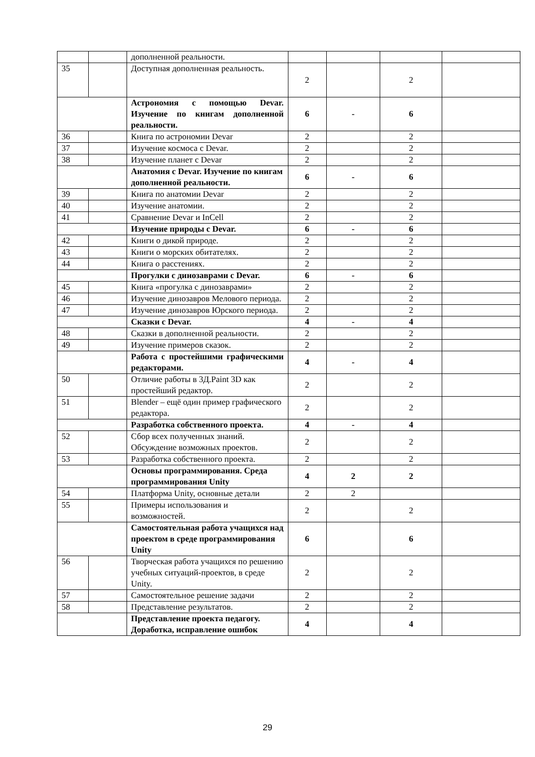| | | дополненной реальности. | | | | |
| 35 | | Доступная дополненная реальность. | 2 | | 2 | |
| | | Астрономия с помощью Devar. Изучение по книгам дополненной реальности. | 6 | - | 6 | |
| 36 | | Книга по астрономии Devar | 2 | | 2 | |
| 37 | | Изучение космоса с Devar. | 2 | | 2 | |
| 38 | | Изучение планет с Devar | 2 | | 2 | |
| | | Анатомия с Devar. Изучение по книгам дополненной реальности. | 6 | - | 6 | |
| 39 | | Книга по анатомии Devar | 2 | | 2 | |
| 40 | | Изучение анатомии. | 2 | | 2 | |
| 41 | | Сравнение Devar и InCell | 2 | | 2 | |
| | | Изучение природы с Devar. | 6 | - | 6 | |
| 42 | | Книги о дикой природе. | 2 | | 2 | |
| 43 | | Книги о морских обитателях. | 2 | | 2 | |
| 44 | | Книга о расстениях. | 2 | | 2 | |
| | | Прогулки с динозаврами с Devar. | 6 | - | 6 | |
| 45 | | Книга «прогулка с динозаврами» | 2 | | 2 | |
| 46 | | Изучение динозавров Мелового периода. | 2 | | 2 | |
| 47 | | Изучение динозавров Юрского периода. | 2 | | 2 | |
| | | Сказки с Devar. | 4 | - | 4 | |
| 48 | | Сказки в дополненной реальности. | 2 | | 2 | |
| 49 | | Изучение примеров сказок. | 2 | | 2 | |
| | | Работа с простейшими графическими редакторами. | 4 | - | 4 | |
| 50 | | Отличие работы в 3Д.Paint 3D как простейший редактор. | 2 | | 2 | |
| 51 | | Blender – ещё один пример графического редактора. | 2 | | 2 | |
| | | Разработка собственного проекта. | 4 | - | 4 | |
| 52 | | Сбор всех полученных знаний. Обсуждение возможных проектов. | 2 | | 2 | |
| 53 | | Разработка собственного проекта. | 2 | | 2 | |
| | | Основы программирования. Среда программирования Unity | 4 | 2 | 2 | |
| 54 | | Платформа Unity, основные детали | 2 | 2 | | |
| 55 | | Примеры использования и возможностей. | 2 | | 2 | |
| | | Самостоятельная работа учащихся над проектом в среде программирования Unity | 6 | | 6 | |
| 56 | | Творческая работа учащихся по решению учебных ситуаций-проектов, в среде Unity. | 2 | | 2 | |
| 57 | | Самостоятельное решение задачи | 2 | | 2 | |
| 58 | | Представление результатов. | 2 | | 2 | |
| | | Представление проекта педагогу. Доработка, исправление ошибок | 4 | | 4 | |
29